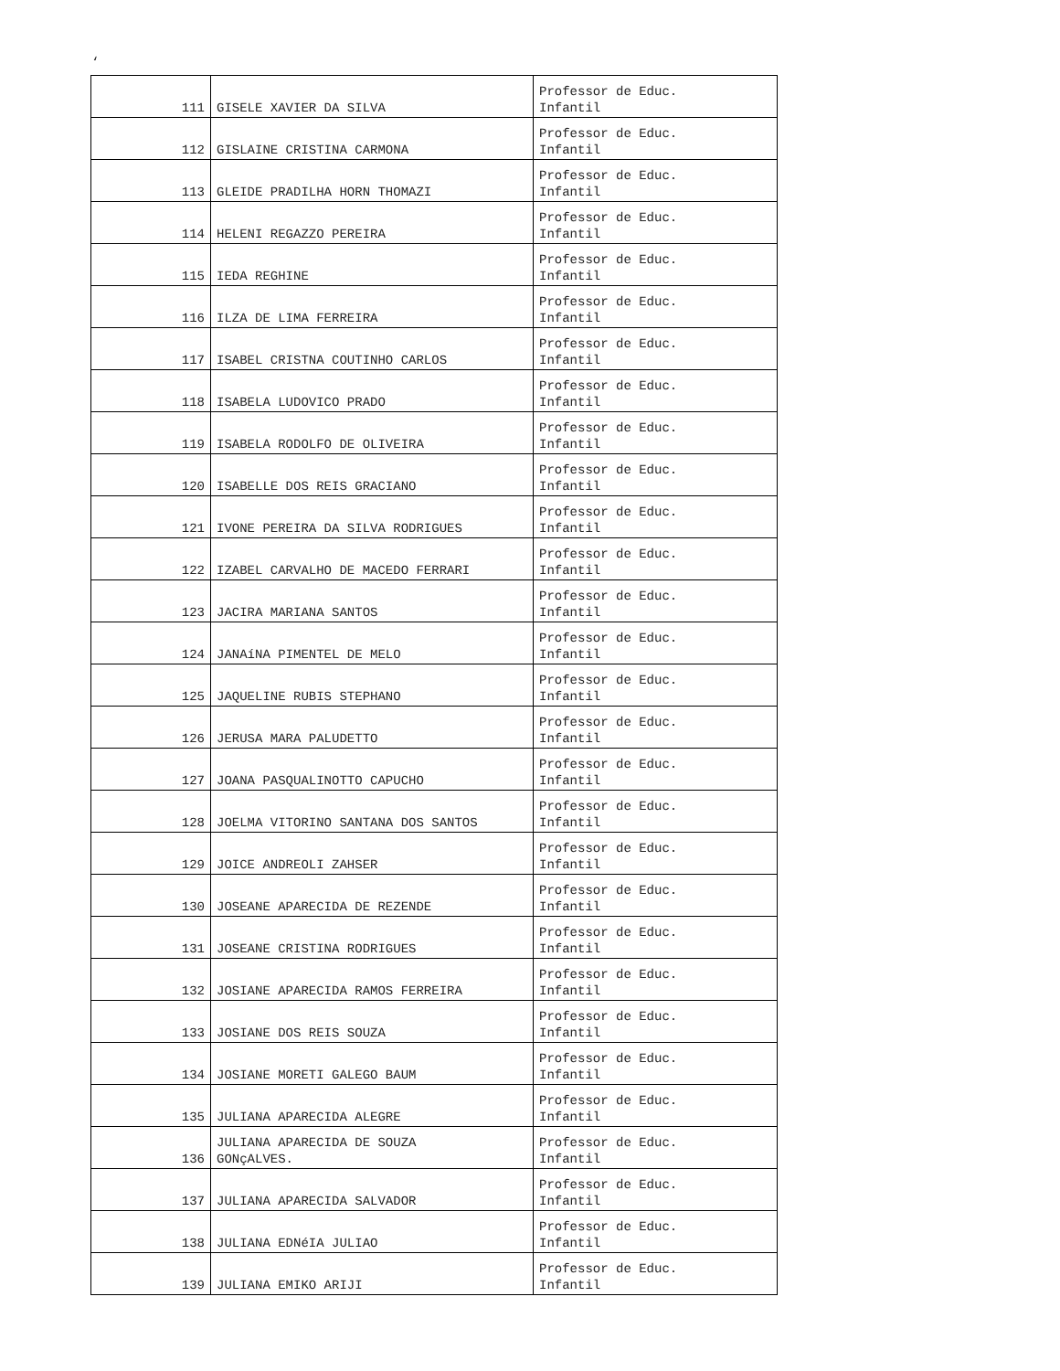‘
| 111 | GISELE XAVIER DA SILVA | Professor de Educ. Infantil |
| 112 | GISLAINE CRISTINA CARMONA | Professor de Educ. Infantil |
| 113 | GLEIDE PRADILHA HORN THOMAZI | Professor de Educ. Infantil |
| 114 | HELENI REGAZZO PEREIRA | Professor de Educ. Infantil |
| 115 | IEDA REGHINE | Professor de Educ. Infantil |
| 116 | ILZA DE LIMA FERREIRA | Professor de Educ. Infantil |
| 117 | ISABEL CRISTNA COUTINHO CARLOS | Professor de Educ. Infantil |
| 118 | ISABELA LUDOVICO PRADO | Professor de Educ. Infantil |
| 119 | ISABELA RODOLFO DE OLIVEIRA | Professor de Educ. Infantil |
| 120 | ISABELLE DOS REIS GRACIANO | Professor de Educ. Infantil |
| 121 | IVONE PEREIRA DA SILVA RODRIGUES | Professor de Educ. Infantil |
| 122 | IZABEL CARVALHO DE MACEDO FERRARI | Professor de Educ. Infantil |
| 123 | JACIRA MARIANA SANTOS | Professor de Educ. Infantil |
| 124 | JANAíNA PIMENTEL DE MELO | Professor de Educ. Infantil |
| 125 | JAQUELINE RUBIS STEPHANO | Professor de Educ. Infantil |
| 126 | JERUSA MARA PALUDETTO | Professor de Educ. Infantil |
| 127 | JOANA PASQUALINOTTO CAPUCHO | Professor de Educ. Infantil |
| 128 | JOELMA VITORINO SANTANA DOS SANTOS | Professor de Educ. Infantil |
| 129 | JOICE ANDREOLI ZAHSER | Professor de Educ. Infantil |
| 130 | JOSEANE APARECIDA DE REZENDE | Professor de Educ. Infantil |
| 131 | JOSEANE CRISTINA RODRIGUES | Professor de Educ. Infantil |
| 132 | JOSIANE APARECIDA RAMOS FERREIRA | Professor de Educ. Infantil |
| 133 | JOSIANE DOS REIS SOUZA | Professor de Educ. Infantil |
| 134 | JOSIANE MORETI GALEGO BAUM | Professor de Educ. Infantil |
| 135 | JULIANA APARECIDA ALEGRE | Professor de Educ. Infantil |
| 136 | JULIANA APARECIDA DE SOUZA GONçALVES. | Professor de Educ. Infantil |
| 137 | JULIANA APARECIDA SALVADOR | Professor de Educ. Infantil |
| 138 | JULIANA EDNéIA JULIAO | Professor de Educ. Infantil |
| 139 | JULIANA EMIKO ARIJI | Professor de Educ. Infantil |